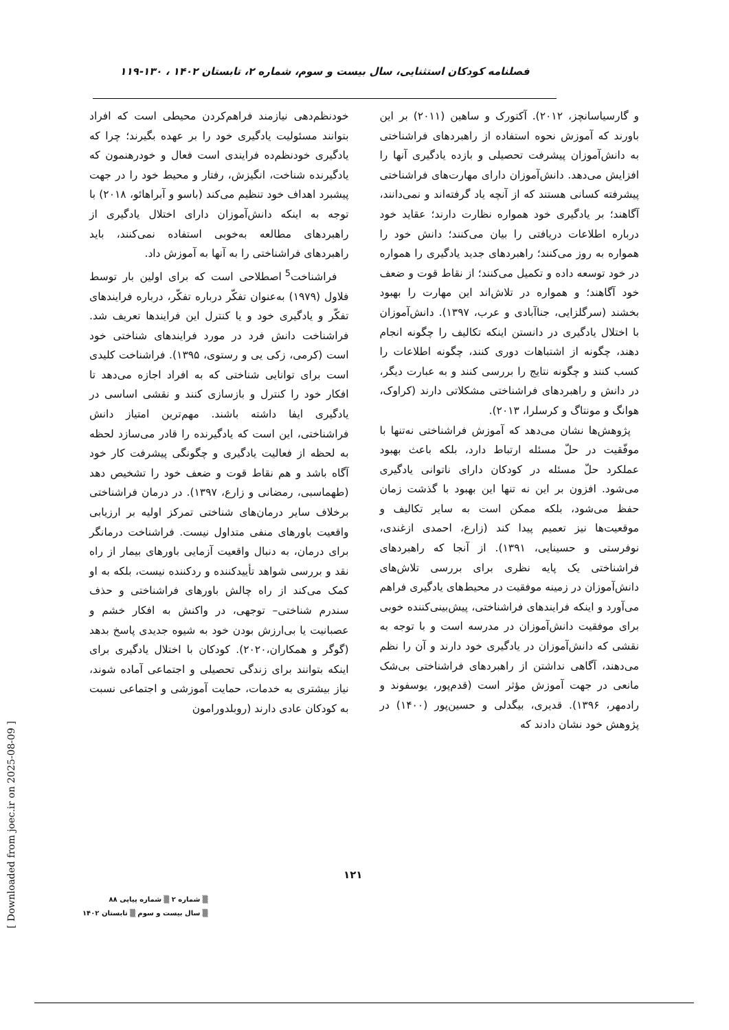فصلنامه کودکان استثنایی، سال بیست و سوم، شماره ۲، تابستان ۱۴۰۲ ، ۱۳۰-۱۱۹
خودنظم‌دهی نیازمند فراهم‌کردن محیطی است که افراد بتوانند مسئولیت یادگیری خود را بر عهده بگیرند؛ چرا که یادگیری خودنظم‌ده فرایندی است فعال و خودرهنمون که یادگیرنده شناخت، انگیزش، رفتار و محیط خود را در جهت پیشبرد اهداف خود تنظیم می‌کند (باسو و آبراهائو، ۲۰۱۸) با توجه به اینکه دانش‌آموزان دارای اختلال یادگیری از راهبردهای مطالعه به‌خوبی استفاده نمی‌کنند، باید راهبردهای فراشناختی را به آنها به آموزش داد.
فراشناخت<sup>5</sup> اصطلاحی است که برای اولین بار توسط فلاول (۱۹۷۹) به‌عنوان تفکّر درباره تفکّر، درباره فرایندهای تفکّر و یادگیری خود و یا کنترل این فرایندها تعریف شد. فراشناخت دانش فرد در مورد فرایندهای شناختی خود است (کرمی، زکی یی و رستوی، ۱۳۹۵). فراشناخت کلیدی است برای توانایی شناختی که به افراد اجازه می‌دهد تا افکار خود را کنترل و بازسازی کنند و نقشی اساسی در یادگیری ایفا داشته باشند. مهم‌ترین امتیاز دانش فراشناختی، این است که یادگیرنده را قادر می‌سازد لحظه به لحظه از فعالیت یادگیری و چگونگی پیشرفت کار خود آگاه باشد و هم نقاط قوت و ضعف خود را تشخیص دهد (طهماسبی، رمضانی و زارع، ۱۳۹۷). در درمان فراشناختی برخلاف سایر درمان‌های شناختی تمرکز اولیه بر ارزیابی واقعیت باورهای منفی متداول نیست. فراشناخت درمانگر برای درمان، به دنبال واقعیت آزمایی باورهای بیمار از راه نقد و بررسی شواهد تأییدکننده و ردکننده نیست، بلکه به او کمک می‌کند از راه چالش باورهای فراشناختی و حذف سندرم شناختی– توجهی، در واکنش به افکار خشم و عصبانیت یا بی‌ارزش بودن خود به شیوه جدیدی پاسخ بدهد (گوگر و همکاران،۲۰۲۰). کودکان با اختلال یادگیری برای اینکه بتوانند برای زندگی تحصیلی و اجتماعی آماده شوند، نیاز بیشتری به خدمات، حمایت آموزشی و اجتماعی نسبت به کودکان عادی دارند (روبلدورامون
و گارسیاسانچز، ۲۰۱۲). آکتورک و ساهین (۲۰۱۱) بر این باورند که آموزش نحوه استفاده از راهبردهای فراشناختی به دانش‌آموزان پیشرفت تحصیلی و بازده یادگیری آنها را افزایش می‌دهد. دانش‌آموزان دارای مهارت‌های فراشناختی پیشرفته کسانی هستند که از آنچه یاد گرفته‌اند و نمی‌دانند، آگاهند؛ بر یادگیری خود همواره نظارت دارند؛ عقاید خود درباره اطلاعات دریافتی را بیان می‌کنند؛ دانش خود را همواره به روز می‌کنند؛ راهبردهای جدید یادگیری را همواره در خود توسعه داده و تکمیل می‌کنند؛ از نقاط قوت و ضعف خود آگاهند؛ و همواره در تلاش‌اند این مهارت را بهبود بخشند (سرگلزایی، جناآبادی و عرب، ۱۳۹۷). دانش‌آموزان با اختلال یادگیری در دانستن اینکه تکالیف را چگونه انجام دهند، چگونه از اشتباهات دوری کنند، چگونه اطلاعات را کسب کنند و چگونه نتایج را بررسی کنند و به عبارت دیگر، در دانش و راهبردهای فراشناختی مشکلاتی دارند (کراوک، هوانگ و مونتاگ و کرسلرا، ۲۰۱۳).
پژوهش‌ها نشان می‌دهد که آموزش فراشناختی نه‌تنها با موفّقیت در حلّ مسئله ارتباط دارد، بلکه باعث بهبود عملکرد حلّ مسئله در کودکان دارای ناتوانی یادگیری می‌شود. افزون بر این نه تنها این بهبود با گذشت زمان حفظ می‌شود، بلکه ممکن است به سایر تکالیف و موقعیت‌ها نیز تعمیم پیدا کند (زارع، احمدی ازغندی، نوفرستی و حسینایی، ۱۳۹۱). از آنجا که راهبردهای فراشناختی یک پایه نظری برای بررسی تلاش‌های دانش‌آموزان در زمینه موفقیت در محیط‌های یادگیری فراهم می‌آورد و اینکه فرایندهای فراشناختی، پیش‌بینی‌کننده خوبی برای موفقیت دانش‌آموزان در مدرسه است و با توجه به نقشی که دانش‌آموزان در یادگیری خود دارند و آن را نظم می‌دهند، آگاهی نداشتن از راهبردهای فراشناختی بی‌شک مانعی در جهت آموزش مؤثر است (قدم‌پور، یوسفوند و رادمهر، ۱۳۹۶). قدیری، بیگدلی و حسین‌پور (۱۴۰۰) در پژوهش خود نشان دادند که
۱۲۱
▒ شماره ۲ ▒ شماره پیاپی ۸۸
▒ سال بیست و سوم ▒ تابستان ۱۴۰۲
[ Downloaded from joec.ir on 2025-08-09 ]